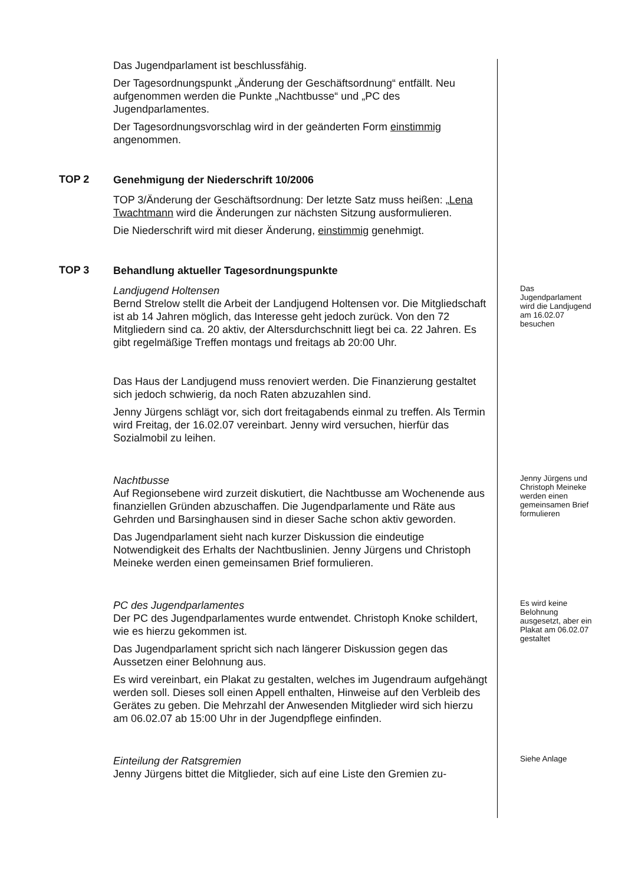Das Jugendparlament ist beschlussfähig.
Der Tagesordnungspunkt „Änderung der Geschäftsordnung“ entfällt. Neu aufgenommen werden die Punkte „Nachtbusse“ und „PC des Jugendparlamentes.
Der Tagesordnungsvorschlag wird in der geänderten Form einstimmig angenommen.
TOP 2
Genehmigung der Niederschrift 10/2006
TOP 3/Änderung der Geschäftsordnung: Der letzte Satz muss heißen: „Lena Twachtmann wird die Änderungen zur nächsten Sitzung ausformulieren.
Die Niederschrift wird mit dieser Änderung, einstimmig genehmigt.
TOP 3
Behandlung aktueller Tagesordnungspunkte
Landjugend Holtensen
Bernd Strelow stellt die Arbeit der Landjugend Holtensen vor. Die Mitgliedschaft ist ab 14 Jahren möglich, das Interesse geht jedoch zurück. Von den 72 Mitgliedern sind ca. 20 aktiv, der Altersdurchschnitt liegt bei ca. 22 Jahren. Es gibt regelmäßige Treffen montags und freitags ab 20:00 Uhr.
Das Haus der Landjugend muss renoviert werden. Die Finanzierung gestaltet sich jedoch schwierig, da noch Raten abzuzahlen sind.
Jenny Jürgens schlägt vor, sich dort freitagabends einmal zu treffen. Als Termin wird Freitag, der 16.02.07 vereinbart. Jenny wird versuchen, hierfür das Sozialmobil zu leihen.
Das Jugendparlament wird die Landjugend am 16.02.07 besuchen
Nachtbusse
Auf Regionsebene wird zurzeit diskutiert, die Nachtbusse am Wochenende aus finanziellen Gründen abzuschaffen. Die Jugendparlamente und Räte aus Gehrden und Barsinghausen sind in dieser Sache schon aktiv geworden.
Das Jugendparlament sieht nach kurzer Diskussion die eindeutige Notwendigkeit des Erhalts der Nachtbuslinien. Jenny Jürgens und Christoph Meineke werden einen gemeinsamen Brief formulieren.
Jenny Jürgens und Christoph Meineke werden einen gemeinsamen Brief formulieren
PC des Jugendparlamentes
Der PC des Jugendparlamentes wurde entwendet. Christoph Knoke schildert, wie es hierzu gekommen ist.
Das Jugendparlament spricht sich nach längerer Diskussion gegen das Aussetzen einer Belohnung aus.
Es wird vereinbart, ein Plakat zu gestalten, welches im Jugendraum aufgehängt werden soll. Dieses soll einen Appell enthalten, Hinweise auf den Verbleib des Gerätes zu geben. Die Mehrzahl der Anwesenden Mitglieder wird sich hierzu am 06.02.07 ab 15:00 Uhr in der Jugendpflege einfinden.
Es wird keine Belohnung ausgesetzt, aber ein Plakat am 06.02.07 gestaltet
Einteilung der Ratsgremien
Jenny Jürgens bittet die Mitglieder, sich auf eine Liste den Gremien zu-
Siehe Anlage